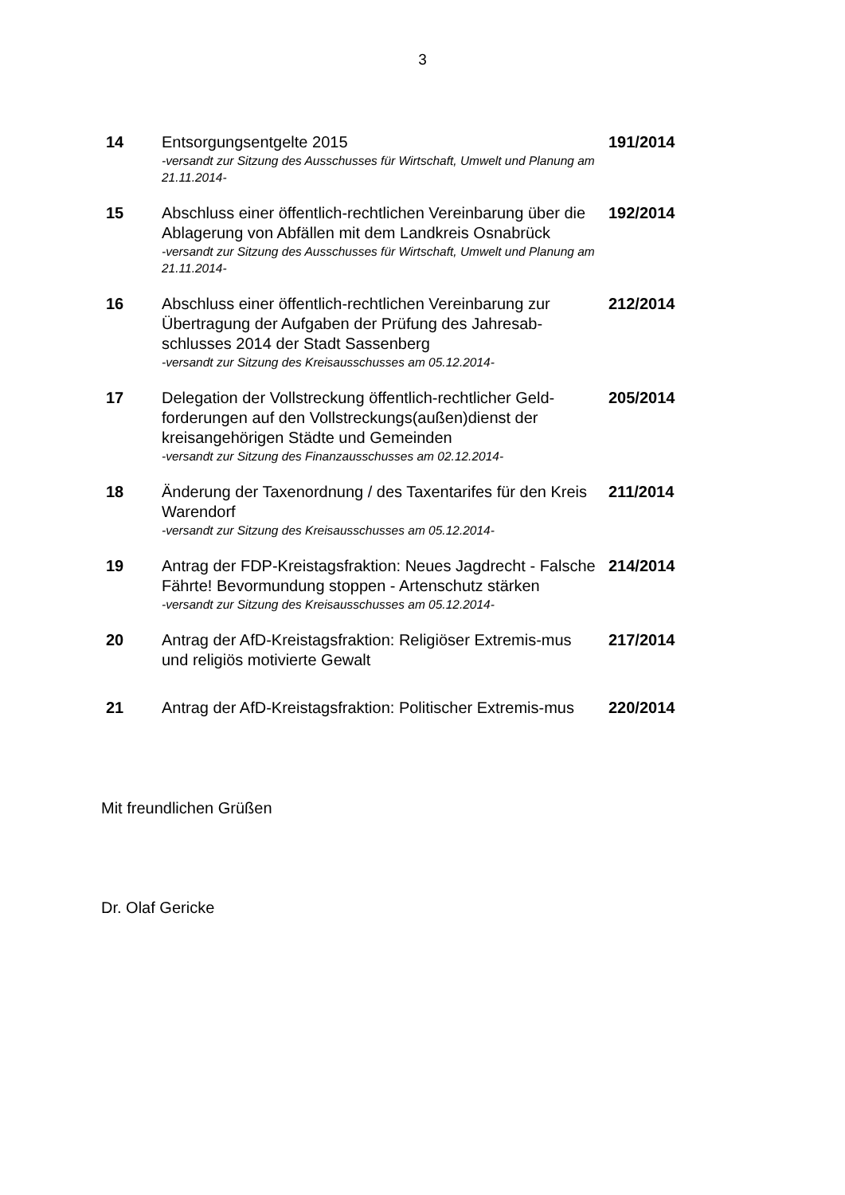3
| 14 | Entsorgungsentgelte 2015 -versandt zur Sitzung des Ausschusses für Wirtschaft, Umwelt und Planung am 21.11.2014- | 191/2014 |
| 15 | Abschluss einer öffentlich-rechtlichen Vereinbarung über die Ablagerung von Abfällen mit dem Landkreis Osnabrück -versandt zur Sitzung des Ausschusses für Wirtschaft, Umwelt und Planung am 21.11.2014- | 192/2014 |
| 16 | Abschluss einer öffentlich-rechtlichen Vereinbarung zur Übertragung der Aufgaben der Prüfung des Jahresab-schlusses 2014 der Stadt Sassenberg -versandt zur Sitzung des Kreisausschusses am 05.12.2014- | 212/2014 |
| 17 | Delegation der Vollstreckung öffentlich-rechtlicher Geld-forderungen auf den Vollstreckungs(außen)dienst der kreisangehörigen Städte und Gemeinden -versandt zur Sitzung des Finanzausschusses am 02.12.2014- | 205/2014 |
| 18 | Änderung der Taxenordnung / des Taxentarifes für den Kreis Warendorf -versandt zur Sitzung des Kreisausschusses am 05.12.2014- | 211/2014 |
| 19 | Antrag der FDP-Kreistagsfraktion: Neues Jagdrecht - Falsche Fährte! Bevormundung stoppen - Artenschutz stärken -versandt zur Sitzung des Kreisausschusses am 05.12.2014- | 214/2014 |
| 20 | Antrag der AfD-Kreistagsfraktion: Religiöser Extremis-mus und religiös motivierte Gewalt | 217/2014 |
| 21 | Antrag der AfD-Kreistagsfraktion: Politischer Extremis-mus | 220/2014 |
Mit freundlichen Grüßen
Dr. Olaf Gericke